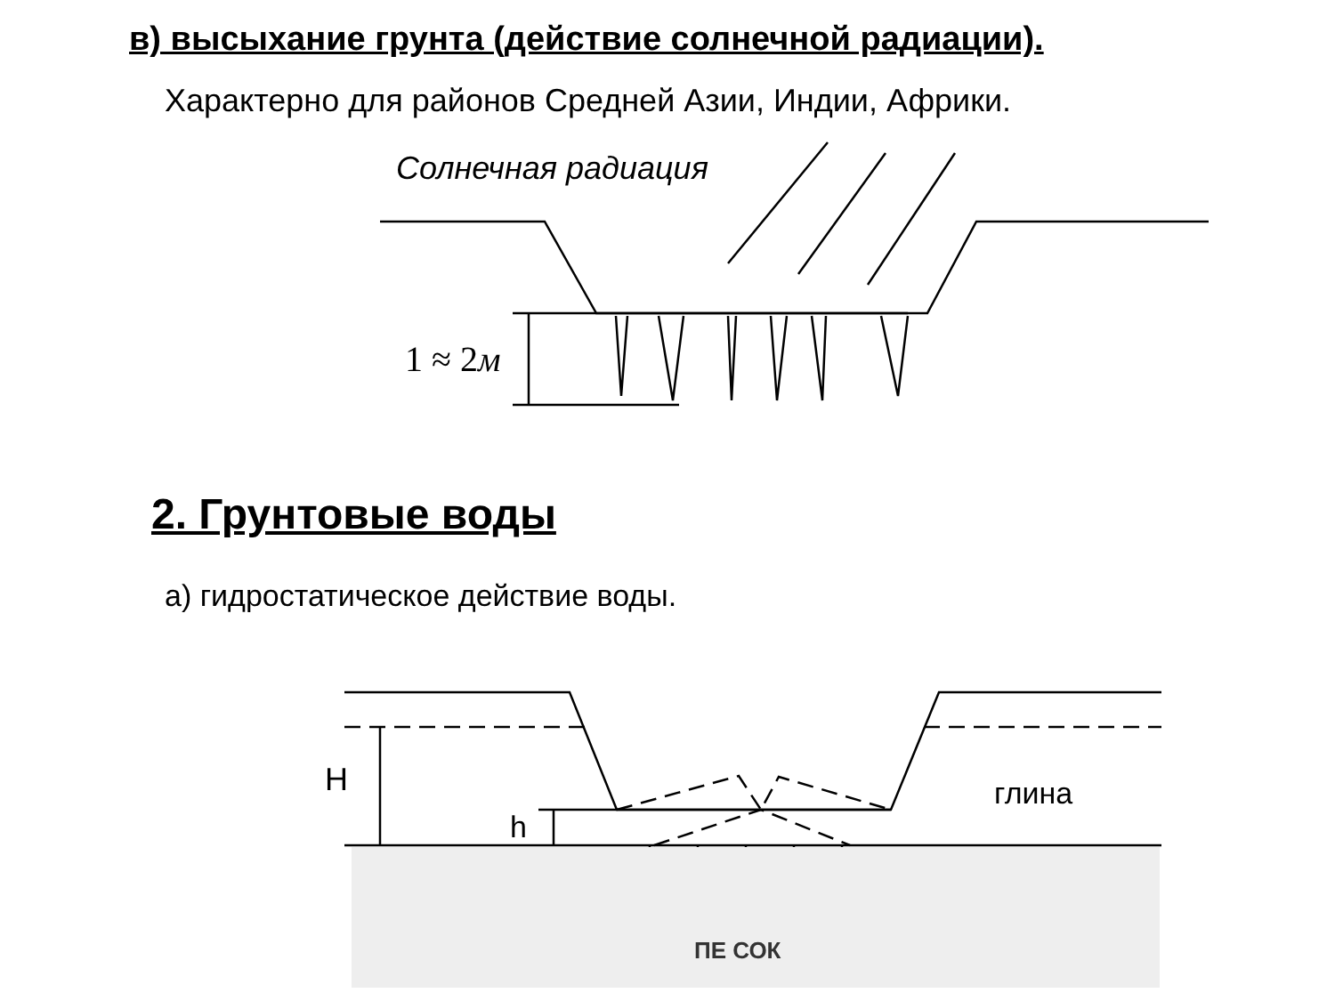в) высыхание грунта (действие солнечной радиации).
Характерно для районов Средней Азии, Индии, Африки.
Солнечная радиация
1 ≈ 2м
2. Грунтовые воды
а) гидростатическое действие воды.
H
h
глина
ПЕ СОК